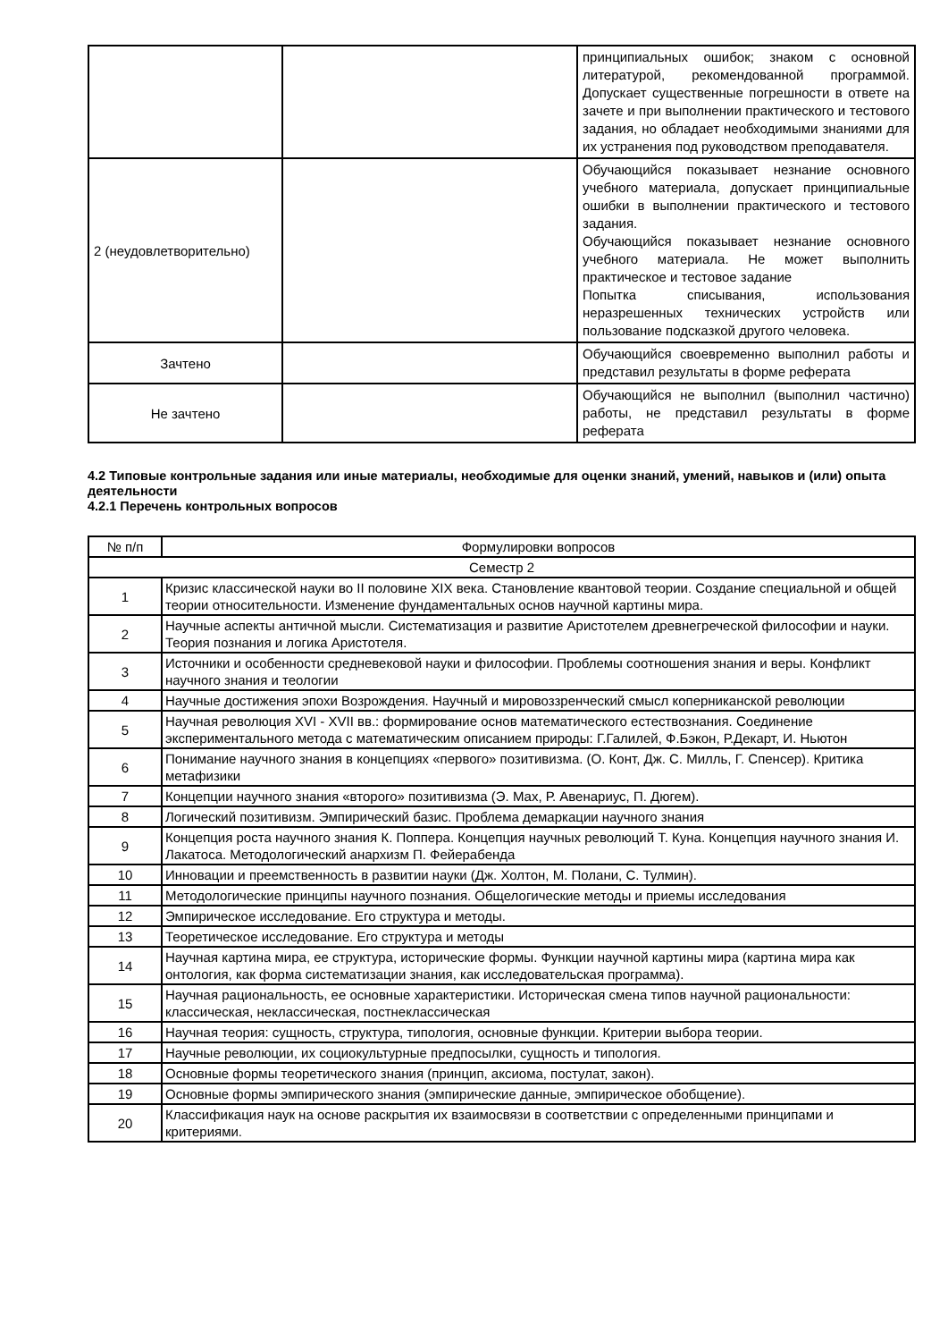| | | принципиальных ошибок; знаком с основной литературой, рекомендованной программой. Допускает существенные погрешности в ответе на зачете и при выполнении практического и тестового задания, но обладает необходимыми знаниями для их устранения под руководством преподавателя. |
| 2 (неудовлетворительно) | | Обучающийся показывает незнание основного учебного материала, допускает принципиальные ошибки в выполнении практического и тестового задания. Обучающийся показывает незнание основного учебного материала. Не может выполнить практическое и тестовое задание Попытка списывания, использования неразрешенных технических устройств или пользование подсказкой другого человека. |
| Зачтено | | Обучающийся своевременно выполнил работы и представил результаты в форме реферата |
| Не зачтено | | Обучающийся не выполнил (выполнил частично) работы, не представил результаты в форме реферата |
4.2 Типовые контрольные задания или иные материалы, необходимые для оценки знаний, умений, навыков и (или) опыта деятельности
4.2.1 Перечень контрольных вопросов
| № п/п | Формулировки вопросов |
| --- | --- |
| Семестр 2 | |
| 1 | Кризис классической науки во II половине XIX века. Становление квантовой теории. Создание специальной и общей теории относительности. Изменение фундаментальных основ научной картины мира. |
| 2 | Научные аспекты античной мысли. Систематизация и развитие Аристотелем древнегреческой философии и науки. Теория познания и логика Аристотеля. |
| 3 | Источники и особенности средневековой науки и философии. Проблемы соотношения знания и веры. Конфликт научного знания и теологии |
| 4 | Научные достижения эпохи Возрождения. Научный и мировоззренческий смысл коперниканской революции |
| 5 | Научная революция XVI - XVII вв.: формирование основ математического естествознания. Соединение экспериментального метода с математическим описанием природы: Г.Галилей, Ф.Бэкон, Р.Декарт, И. Ньютон |
| 6 | Понимание научного знания в концепциях «первого» позитивизма. (О. Конт, Дж. С. Милль, Г. Спенсер). Критика метафизики |
| 7 | Концепции научного знания «второго» позитивизма (Э. Мах, Р. Авенариус, П. Дюгем). |
| 8 | Логический позитивизм. Эмпирический базис. Проблема демаркации научного знания |
| 9 | Концепция роста научного знания К. Поппера. Концепция научных революций Т. Куна. Концепция научного знания И. Лакатоса. Методологический анархизм П. Фейерабенда |
| 10 | Инновации и преемственность в развитии науки (Дж. Холтон, М. Полани, С. Тулмин). |
| 11 | Методологические принципы научного познания. Общелогические методы и приемы исследования |
| 12 | Эмпирическое исследование. Его структура и методы. |
| 13 | Теоретическое исследование. Его структура и методы |
| 14 | Научная картина мира, ее структура, исторические формы. Функции научной картины мира (картина мира как онтология, как форма систематизации знания, как исследовательская программа). |
| 15 | Научная рациональность, ее основные характеристики. Историческая смена типов научной рациональности: классическая, неклассическая, постнеклассическая |
| 16 | Научная теория: сущность, структура, типология, основные функции. Критерии выбора теории. |
| 17 | Научные революции, их социокультурные предпосылки, сущность и типология. |
| 18 | Основные формы теоретического знания (принцип, аксиома, постулат, закон). |
| 19 | Основные формы эмпирического знания (эмпирические данные, эмпирическое обобщение). |
| 20 | Классификация наук на основе раскрытия их взаимосвязи в соответствии с определенными принципами и критериями. |